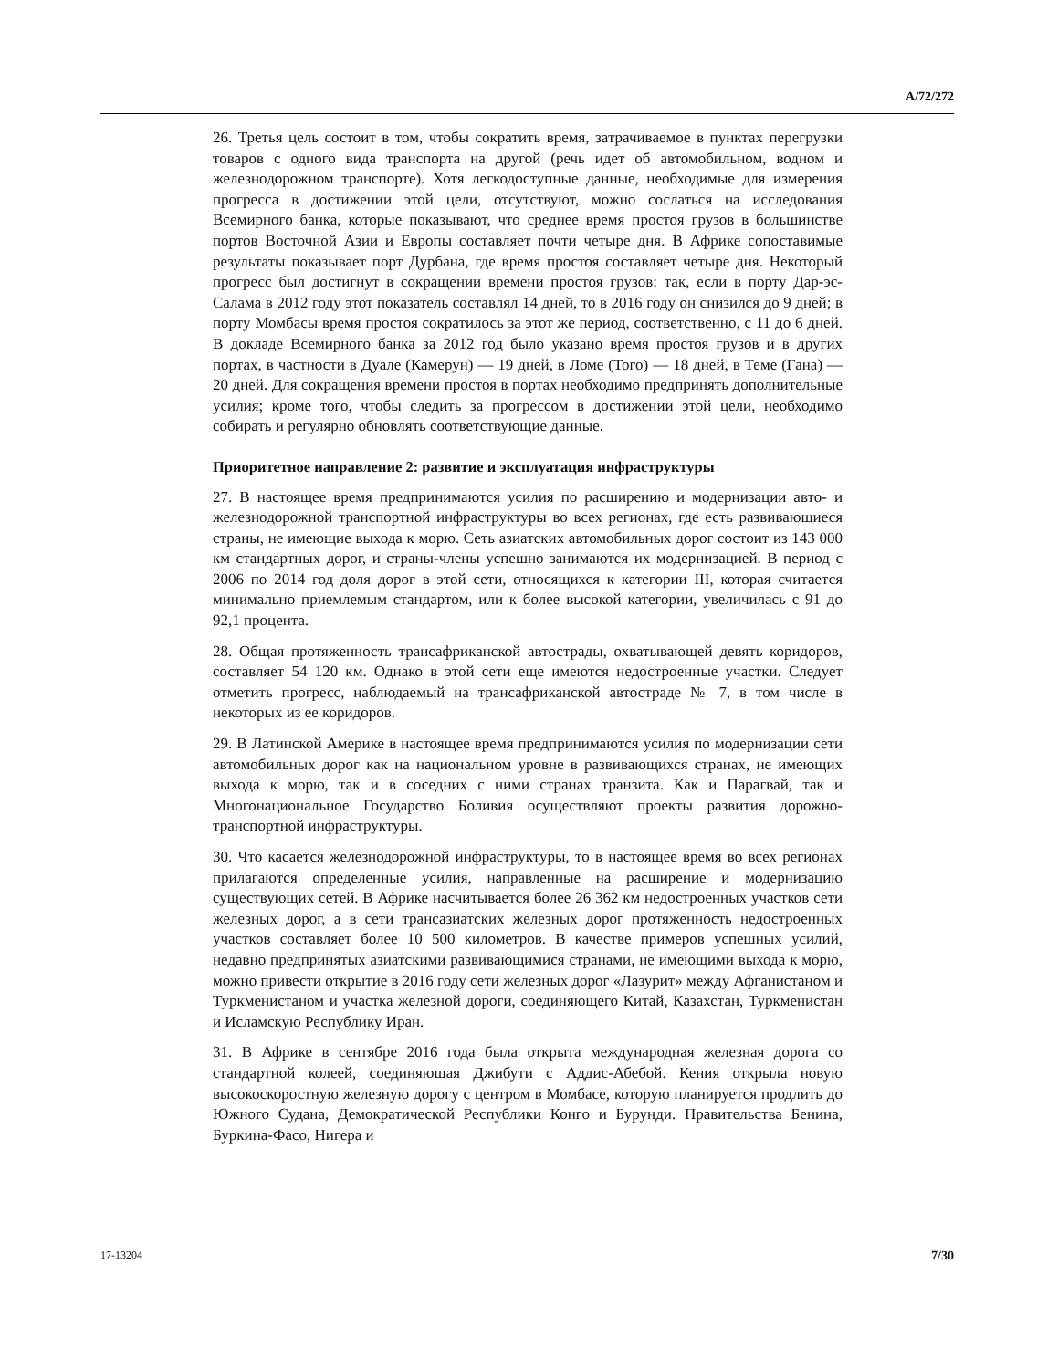A/72/272
26. Третья цель состоит в том, чтобы сократить время, затрачиваемое в пунктах перегрузки товаров с одного вида транспорта на другой (речь идет об автомобильном, водном и железнодорожном транспорте). Хотя легкодоступные данные, необходимые для измерения прогресса в достижении этой цели, отсутствуют, можно сослаться на исследования Всемирного банка, которые показывают, что среднее время простоя грузов в большинстве портов Восточной Азии и Европы составляет почти четыре дня. В Африке сопоставимые результаты показывает порт Дурбана, где время простоя составляет четыре дня. Некоторый прогресс был достигнут в сокращении времени простоя грузов: так, если в порту Дар-эс-Салама в 2012 году этот показатель составлял 14 дней, то в 2016 году он снизился до 9 дней; в порту Момбасы время простоя сократилось за этот же период, соответственно, с 11 до 6 дней. В докладе Всемирного банка за 2012 год было указано время простоя грузов и в других портах, в частности в Дуале (Камерун) — 19 дней, в Ломе (Того) — 18 дней, в Теме (Гана) — 20 дней. Для сокращения времени простоя в портах необходимо предпринять дополнительные усилия; кроме того, чтобы следить за прогрессом в достижении этой цели, необходимо собирать и регулярно обновлять соответствующие данные.
Приоритетное направление 2: развитие и эксплуатация инфраструктуры
27. В настоящее время предпринимаются усилия по расширению и модернизации авто- и железнодорожной транспортной инфраструктуры во всех регионах, где есть развивающиеся страны, не имеющие выхода к морю. Сеть азиатских автомобильных дорог состоит из 143 000 км стандартных дорог, и страны-члены успешно занимаются их модернизацией. В период с 2006 по 2014 год доля дорог в этой сети, относящихся к категории III, которая считается минимально приемлемым стандартом, или к более высокой категории, увеличилась с 91 до 92,1 процента.
28. Общая протяженность трансафриканской автострады, охватывающей девять коридоров, составляет 54 120 км. Однако в этой сети еще имеются недостроенные участки. Следует отметить прогресс, наблюдаемый на трансафриканской автостраде № 7, в том числе в некоторых из ее коридоров.
29. В Латинской Америке в настоящее время предпринимаются усилия по модернизации сети автомобильных дорог как на национальном уровне в развивающихся странах, не имеющих выхода к морю, так и в соседних с ними странах транзита. Как и Парагвай, так и Многонациональное Государство Боливия осуществляют проекты развития дорожно-транспортной инфраструктуры.
30. Что касается железнодорожной инфраструктуры, то в настоящее время во всех регионах прилагаются определенные усилия, направленные на расширение и модернизацию существующих сетей. В Африке насчитывается более 26 362 км недостроенных участков сети железных дорог, а в сети трансазиатских железных дорог протяженность недостроенных участков составляет более 10 500 километров. В качестве примеров успешных усилий, недавно предпринятых азиатскими развивающимися странами, не имеющими выхода к морю, можно привести открытие в 2016 году сети железных дорог «Лазурит» между Афганистаном и Туркменистаном и участка железной дороги, соединяющего Китай, Казахстан, Туркменистан и Исламскую Республику Иран.
31. В Африке в сентябре 2016 года была открыта международная железная дорога со стандартной колеей, соединяющая Джибути с Аддис-Абебой. Кения открыла новую высокоскоростную железную дорогу с центром в Момбасе, которую планируется продлить до Южного Судана, Демократической Республики Конго и Бурунди. Правительства Бенина, Буркина-Фасо, Нигера и
17-13204 7/30